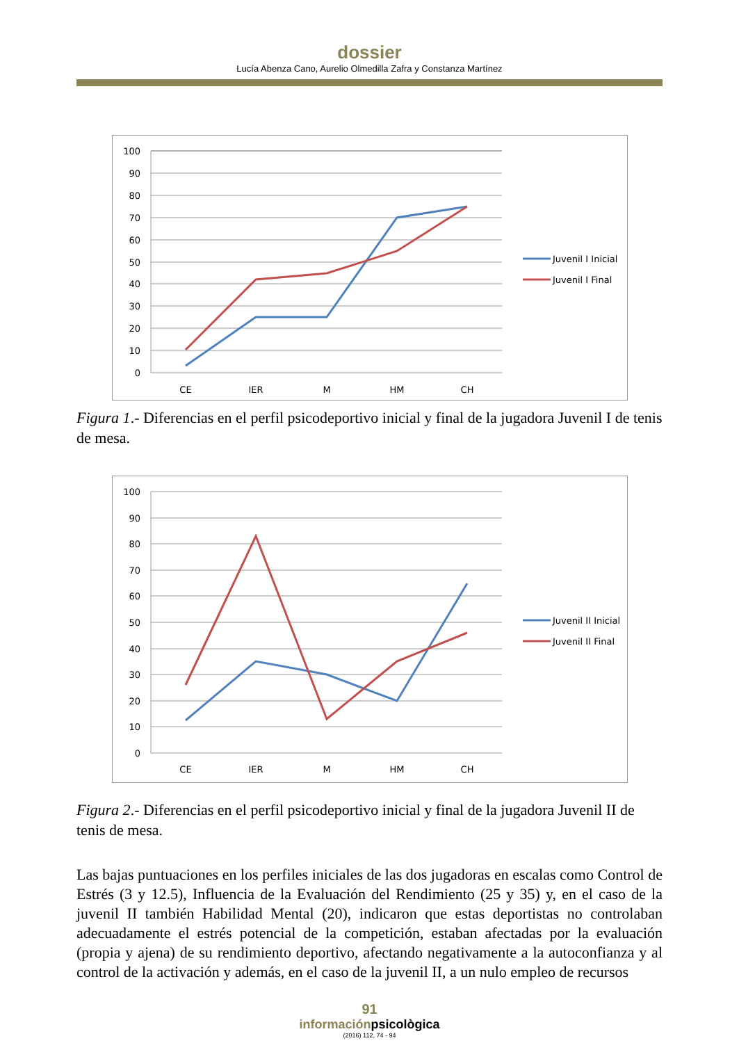dossier
Lucía Abenza Cano, Aurelio Olmedilla Zafra y Constanza Martínez
100
90
80
70
60
50
40
30
20
10
0
CE
IER
M
HM
CH
Juvenil I Inicial
Juvenil I Final
Figura 1.- Diferencias en el perfil psicodeportivo inicial y final de la jugadora Juvenil I de tenis de mesa.
100
90
80
70
60
50
40
30
20
10
0
CE
IER
M
HM
CH
Juvenil II Inicial
Juvenil II Final
Figura 2.- Diferencias en el perfil psicodeportivo inicial y final de la jugadora Juvenil II de tenis de mesa.
Las bajas puntuaciones en los perfiles iniciales de las dos jugadoras en escalas como Control de Estrés (3 y 12.5), Influencia de la Evaluación del Rendimiento (25 y 35) y, en el caso de la juvenil II también Habilidad Mental (20), indicaron que estas deportistas no controlaban adecuadamente el estrés potencial de la competición, estaban afectadas por la evaluación (propia y ajena) de su rendimiento deportivo, afectando negativamente a la autoconfianza y al control de la activación y además, en el caso de la juvenil II, a un nulo empleo de recursos
91
informaciónpsicològica
(2016) 112, 74 - 94